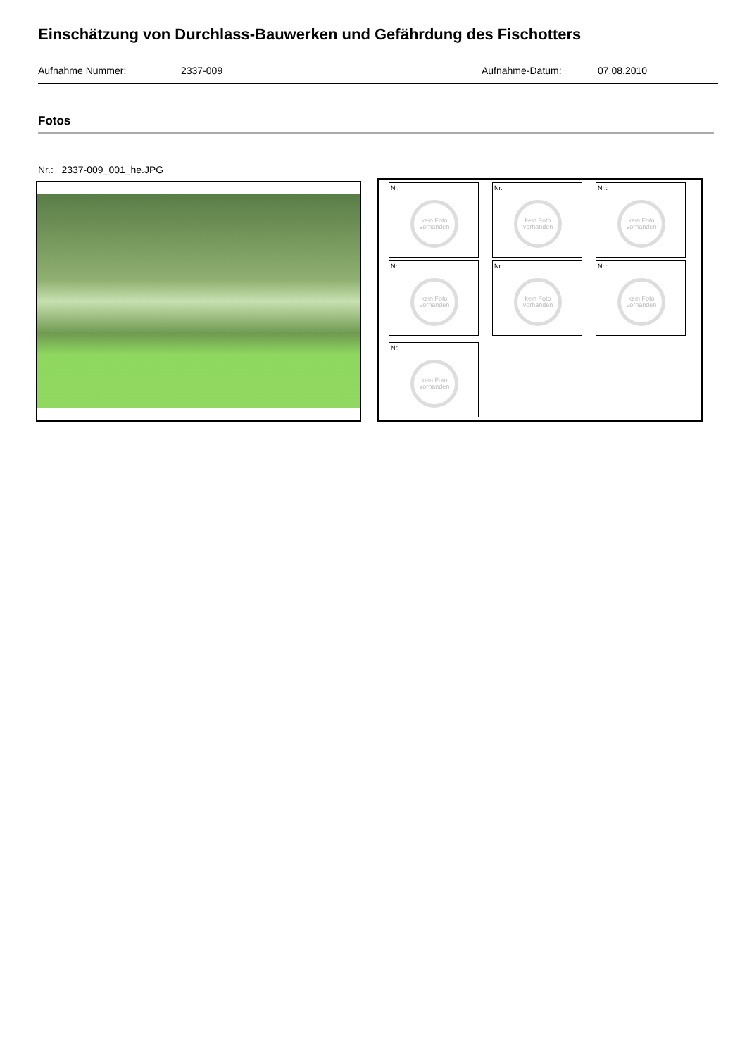Einschätzung von Durchlass-Bauwerken und Gefährdung des Fischotters
Aufnahme Nummer: 2337-009 Aufnahme-Datum: 07.08.2010
Fotos
Nr.: 2337-009_001_he.JPG
Nr.
kein Foto vorhanden
Nr.
kein Foto vorhanden
Nr.:
kein Foto vorhanden
Nr.
kein Foto vorhanden
Nr.:
kein Foto vorhanden
Nr.:
kein Foto vorhanden
Nr.
kein Foto vorhanden